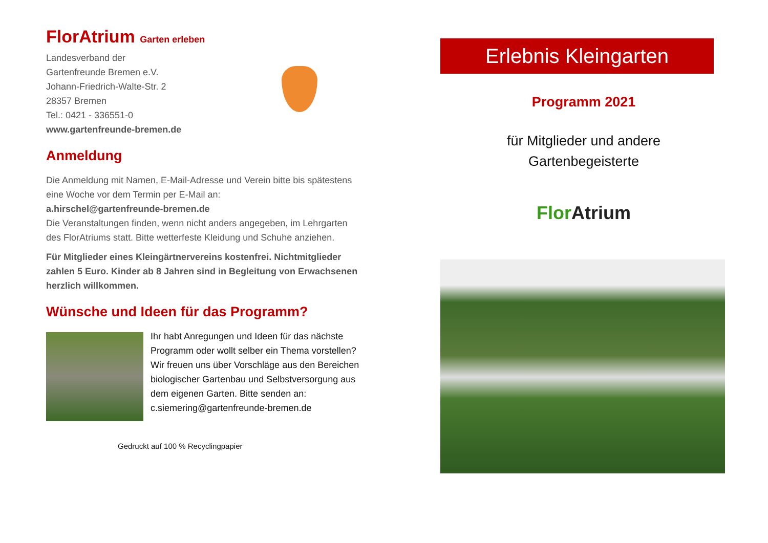FlorAtrium Garten erleben
Landesverband der
Gartenfreunde Bremen e.V.
Johann-Friedrich-Walte-Str. 2
28357 Bremen
Tel.: 0421 - 336551-0
www.gartenfreunde-bremen.de
Anmeldung
Die Anmeldung mit Namen, E-Mail-Adresse und Verein bitte bis spätestens eine Woche vor dem Termin per E-Mail an:
a.hirschel@gartenfreunde-bremen.de
Die Veranstaltungen finden, wenn nicht anders angegeben, im Lehrgarten des FlorAtriums statt. Bitte wetterfeste Kleidung und Schuhe anziehen.
Für Mitglieder eines Kleingärtnervereins kostenfrei. Nichtmitglieder zahlen 5 Euro. Kinder ab 8 Jahren sind in Begleitung von Erwachsenen herzlich willkommen.
Wünsche und Ideen für das Programm?
Ihr habt Anregungen und Ideen für das nächste Programm oder wollt selber ein Thema vorstellen? Wir freuen uns über Vorschläge aus den Bereichen biologischer Gartenbau und Selbstversorgung aus dem eigenen Garten. Bitte senden an: c.siemering@gartenfreunde-bremen.de
Gedruckt auf 100 % Recyclingpapier
Erlebnis Kleingarten
Programm 2021
für Mitglieder und andere
Gartenbegeisterte
Flor Atrium